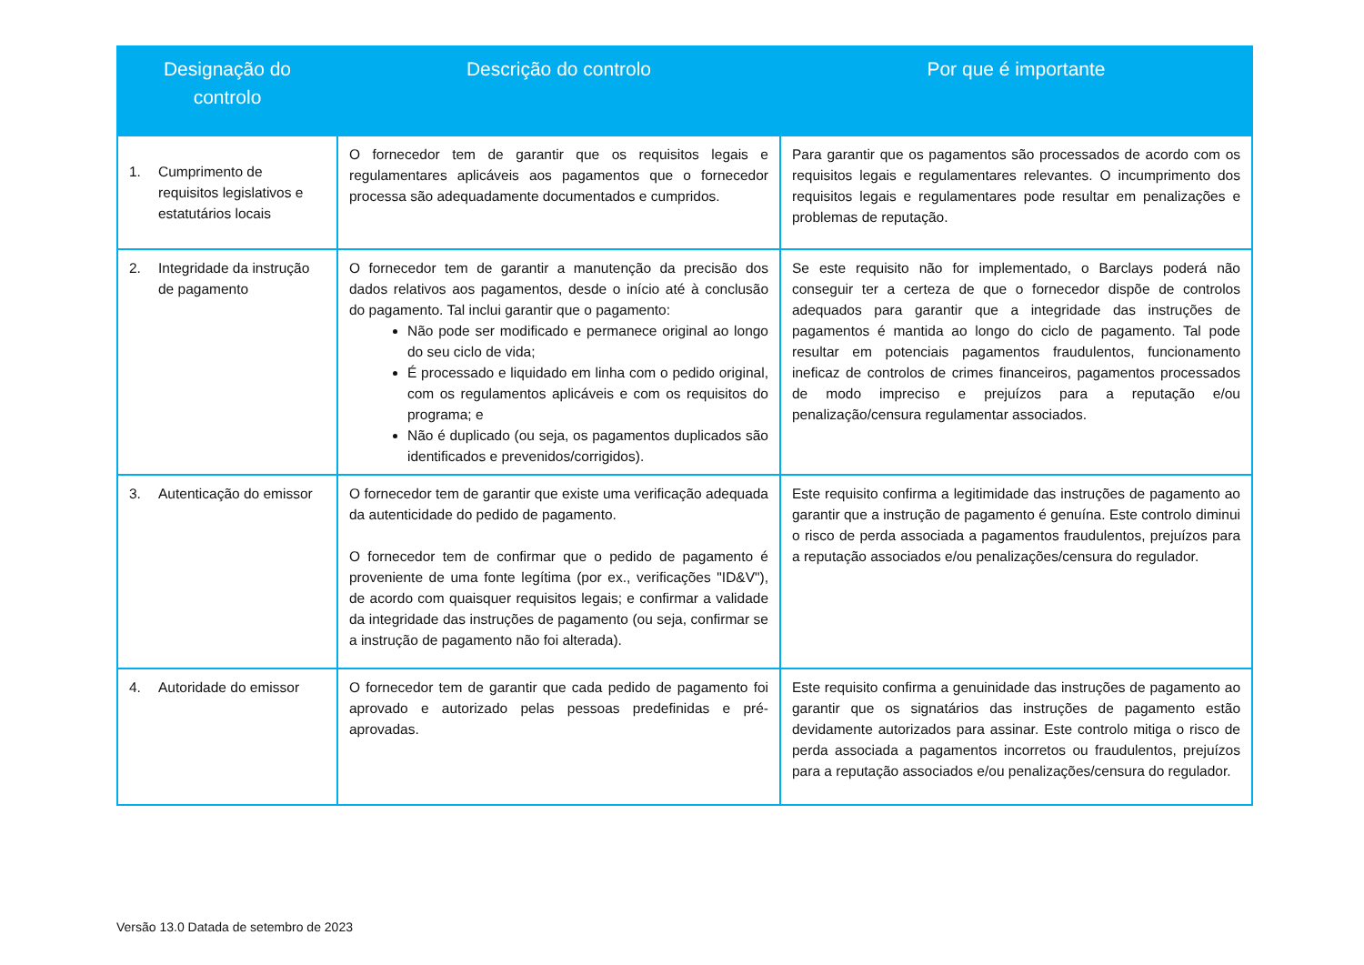| Designação do controlo | Descrição do controlo | Por que é importante |
| --- | --- | --- |
| 1. Cumprimento de requisitos legislativos e estatutários locais | O fornecedor tem de garantir que os requisitos legais e regulamentares aplicáveis aos pagamentos que o fornecedor processa são adequadamente documentados e cumpridos. | Para garantir que os pagamentos são processados de acordo com os requisitos legais e regulamentares relevantes. O incumprimento dos requisitos legais e regulamentares pode resultar em penalizações e problemas de reputação. |
| 2. Integridade da instrução de pagamento | O fornecedor tem de garantir a manutenção da precisão dos dados relativos aos pagamentos, desde o início até à conclusão do pagamento. Tal inclui garantir que o pagamento: Não pode ser modificado e permanece original ao longo do seu ciclo de vida; É processado e liquidado em linha com o pedido original, com os regulamentos aplicáveis e com os requisitos do programa; e Não é duplicado (ou seja, os pagamentos duplicados são identificados e prevenidos/corrigidos). | Se este requisito não for implementado, o Barclays poderá não conseguir ter a certeza de que o fornecedor dispõe de controlos adequados para garantir que a integridade das instruções de pagamentos é mantida ao longo do ciclo de pagamento. Tal pode resultar em potenciais pagamentos fraudulentos, funcionamento ineficaz de controlos de crimes financeiros, pagamentos processados de modo impreciso e prejuízos para a reputação e/ou penalização/censura regulamentar associados. |
| 3. Autenticação do emissor | O fornecedor tem de garantir que existe uma verificação adequada da autenticidade do pedido de pagamento. O fornecedor tem de confirmar que o pedido de pagamento é proveniente de uma fonte legítima (por ex., verificações "ID&V"), de acordo com quaisquer requisitos legais; e confirmar a validade da integridade das instruções de pagamento (ou seja, confirmar se a instrução de pagamento não foi alterada). | Este requisito confirma a legitimidade das instruções de pagamento ao garantir que a instrução de pagamento é genuína. Este controlo diminui o risco de perda associada a pagamentos fraudulentos, prejuízos para a reputação associados e/ou penalizações/censura do regulador. |
| 4. Autoridade do emissor | O fornecedor tem de garantir que cada pedido de pagamento foi aprovado e autorizado pelas pessoas predefinidas e pré-aprovadas. | Este requisito confirma a genuinidade das instruções de pagamento ao garantir que os signatários das instruções de pagamento estão devidamente autorizados para assinar. Este controlo mitiga o risco de perda associada a pagamentos incorretos ou fraudulentos, prejuízos para a reputação associados e/ou penalizações/censura do regulador. |
Versão 13.0 Datada de setembro de 2023